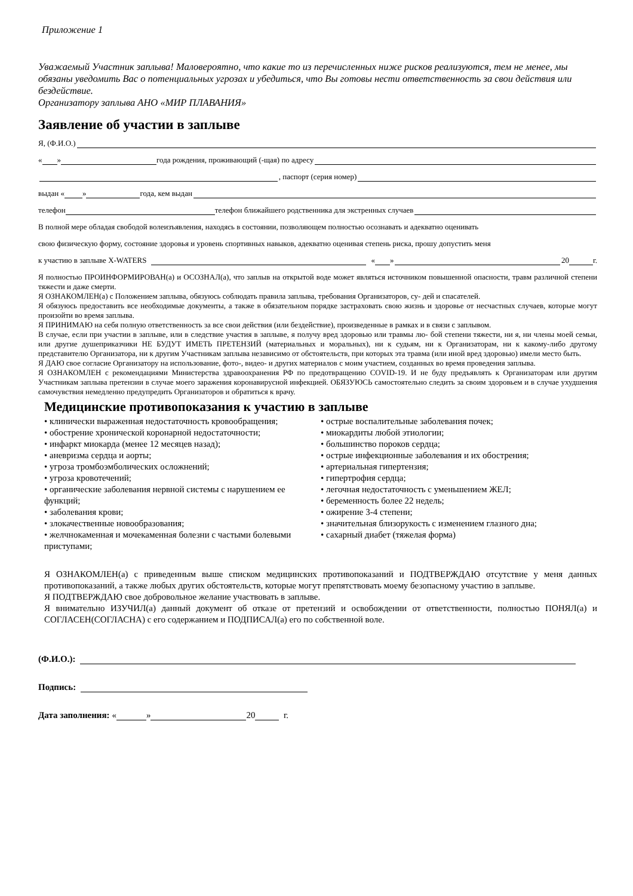Приложение 1
Уважаемый Участник заплыва! Маловероятно, что какие то из перечисленных ниже рисков реализуются, тем не менее, мы обязаны уведомить Вас о потенциальных угрозах и убедиться, что Вы готовы нести ответственность за свои действия или бездействие.
Организатору заплыва АНО «МИР ПЛАВАНИЯ»
Заявление об участии в заплыве
Я, (Ф.И.О.)
« » года рождения, проживающий (-щая) по адресу
, паспорт (серия номер)
выдан « » года, кем выдан
телефон телефон ближайшего родственника для экстренных случаев
В полной мере обладая свободой волеизъявления, находясь в состоянии, позволяющем полностью осознавать и адекватно оценивать
свою физическую форму, состояние здоровья и уровень спортивных навыков, адекватно оценивая степень риска, прошу допустить меня
к участию в заплыве X-WATERS « » 20 г.
Я полностью ПРОИНФОРМИРОВАН(а) и ОСОЗНАЛ(а), что заплыв на открытой воде может являться источником повышенной опасности, травм различной степени тяжести и даже смерти.
Я ОЗНАКОМЛЕН(а) с Положением заплыва, обязуюсь соблюдать правила заплыва, требования Организаторов, су- дей и спасателей.
Я обязуюсь предоставить все необходимые документы, а также в обязательном порядке застраховать свою жизнь и здоровье от несчастных случаев, которые могут произойти во время заплыва.
Я ПРИНИМАЮ на себя полную ответственность за все свои действия (или бездействие), произведенные в рамках и в связи с заплывом.
В случае, если при участии в заплыве, или в следствие участия в заплыве, я получу вред здоровью или травмы лю- бой степени тяжести, ни я, ни члены моей семьи, или другие душеприказчики НЕ БУДУТ ИМЕТЬ ПРЕТЕНЗИЙ (материальных и моральных), ни к судьям, ни к Организаторам, ни к какому-либо другому представителю Организатора, ни к другим Участникам заплыва независимо от обстоятельств, при которых эта травма (или иной вред здоровью) имели место быть.
Я ДАЮ свое согласие Организатору на использование, фото-, видео- и других материалов с моим участием, созданных во время проведения заплыва.
Я ОЗНАКОМЛЕН с рекомендациями Министерства здравоохранения РФ по предотвращению COVID-19. И не буду предъявлять к Организаторам или другим Участникам заплыва претензии в случае моего заражения коронавирусной инфекцией. ОБЯЗУЮСЬ самостоятельно следить за своим здоровьем и в случае ухудшения самочувствия немедленно предупредить Организаторов и обратиться к врачу.
Медицинские противопоказания к участию в заплыве
• клинически выраженная недостаточность кровообращения;
• обострение хронической коронарной недостаточности;
• инфаркт миокарда (менее 12 месяцев назад);
• аневризма сердца и аорты;
• угроза тромбоэмболических осложнений;
• угроза кровотечений;
• органические заболевания нервной системы с нарушением ее функций;
• заболевания крови;
• злокачественные новообразования;
• желчнокаменная и мочекаменная болезни с частыми болевыми приступами;
• острые воспалительные заболевания почек;
• миокардиты любой этиологии;
• большинство пороков сердца;
• острые инфекционные заболевания и их обострения;
• артериальная гипертензия;
• гипертрофия сердца;
• легочная недостаточность с уменьшением ЖЕЛ;
• беременность более 22 недель;
• ожирение 3-4 степени;
• значительная близорукость с изменением глазного дна;
• сахарный диабет (тяжелая форма)
Я ОЗНАКОМЛЕН(а) с приведенным выше списком медицинских противопоказаний и ПОДТВЕРЖДАЮ отсутствие у меня данных противопоказаний, а также любых других обстоятельств, которые могут препятствовать моему безопасному участию в заплыве.
Я ПОДТВЕРЖДАЮ свое добровольное желание участвовать в заплыве.
Я внимательно ИЗУЧИЛ(а) данный документ об отказе от претензий и освобождении от ответственности, полностью ПОНЯЛ(а) и СОГЛАСЕН(СОГЛАСНА) с его содержанием и ПОДПИСАЛ(а) его по собственной воле.
(Ф.И.О.):
Подпись:
Дата заполнения: « » 20 г.